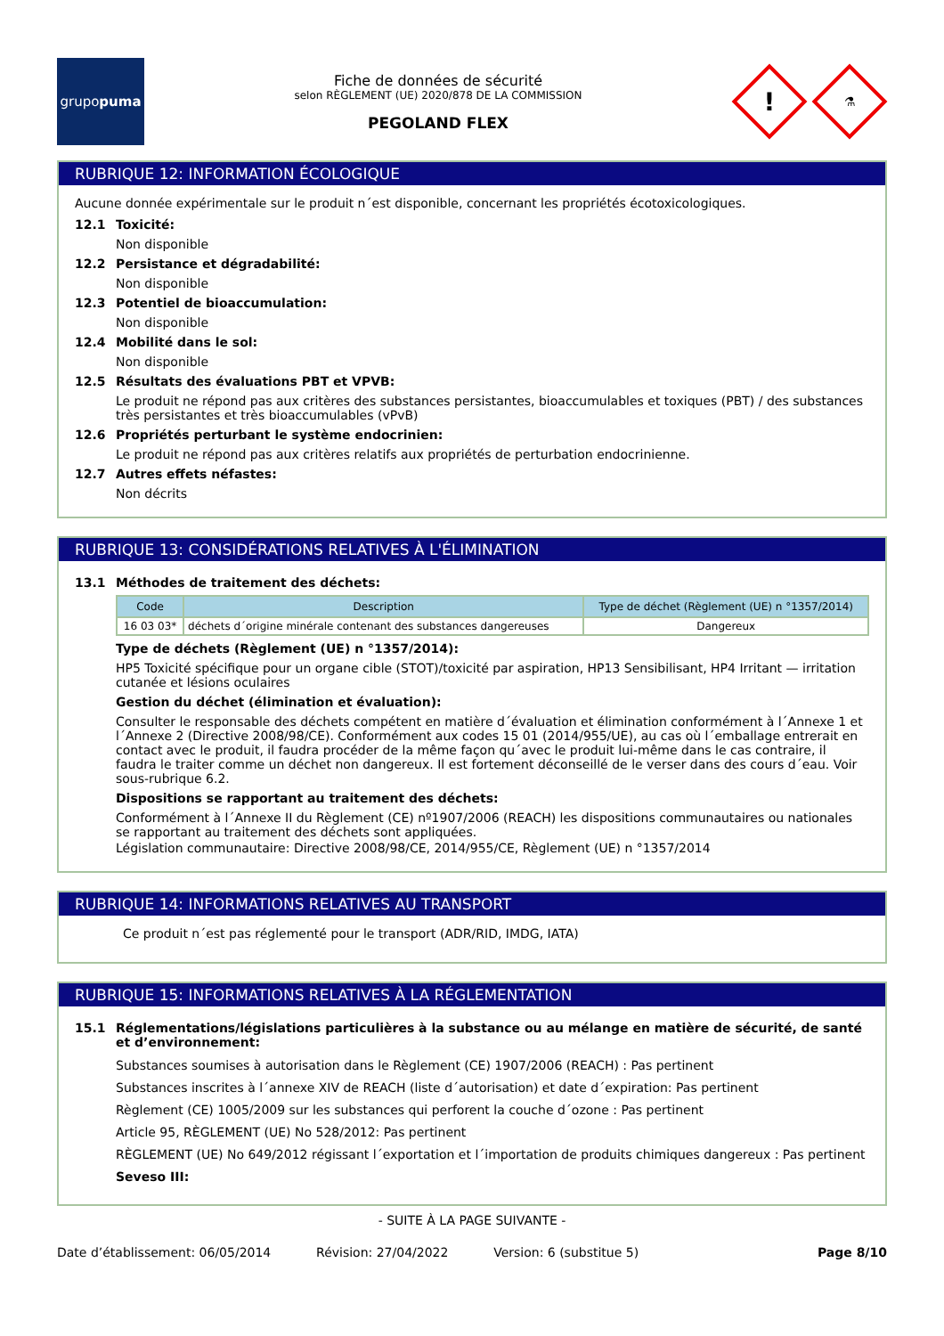grupo puma
Fiche de données de sécurité
selon RÈGLEMENT (UE) 2020/878 DE LA COMMISSION
PEGOLAND FLEX
!
⚗
RUBRIQUE 12: INFORMATION ÉCOLOGIQUE
Aucune donnée expérimentale sur le produit n´est disponible, concernant les propriétés écotoxicologiques.
12.1 Toxicité:
Non disponible
12.2 Persistance et dégradabilité:
Non disponible
12.3 Potentiel de bioaccumulation:
Non disponible
12.4 Mobilité dans le sol:
Non disponible
12.5 Résultats des évaluations PBT et VPVB:
Le produit ne répond pas aux critères des substances persistantes, bioaccumulables et toxiques (PBT) / des substances très persistantes et très bioaccumulables (vPvB)
12.6 Propriétés perturbant le système endocrinien:
Le produit ne répond pas aux critères relatifs aux propriétés de perturbation endocrinienne.
12.7 Autres effets néfastes:
Non décrits
RUBRIQUE 13: CONSIDÉRATIONS RELATIVES À L'ÉLIMINATION
13.1 Méthodes de traitement des déchets:
| Code | Description | Type de déchet (Règlement (UE) n °1357/2014) |
| --- | --- | --- |
| 16 03 03* | déchets d´origine minérale contenant des substances dangereuses | Dangereux |
Type de déchets (Règlement (UE) n °1357/2014):
HP5 Toxicité spécifique pour un organe cible (STOT)/toxicité par aspiration, HP13 Sensibilisant, HP4 Irritant — irritation cutanée et lésions oculaires
Gestion du déchet (élimination et évaluation):
Consulter le responsable des déchets compétent en matière d´évaluation et élimination conformément à l´Annexe 1 et l´Annexe 2 (Directive 2008/98/CE). Conformément aux codes 15 01 (2014/955/UE), au cas où l´emballage entrerait en contact avec le produit, il faudra procéder de la même façon qu´avec le produit lui-même dans le cas contraire, il faudra le traiter comme un déchet non dangereux. Il est fortement déconseillé de le verser dans des cours d´eau. Voir sous-rubrique 6.2.
Dispositions se rapportant au traitement des déchets:
Conformément à l´Annexe II du Règlement (CE) nº1907/2006 (REACH) les dispositions communautaires ou nationales se rapportant au traitement des déchets sont appliquées.
Législation communautaire: Directive 2008/98/CE, 2014/955/CE, Règlement (UE) n °1357/2014
RUBRIQUE 14: INFORMATIONS RELATIVES AU TRANSPORT
Ce produit n´est pas réglementé pour le transport (ADR/RID, IMDG, IATA)
RUBRIQUE 15: INFORMATIONS RELATIVES À LA RÉGLEMENTATION
15.1 Réglementations/législations particulières à la substance ou au mélange en matière de sécurité, de santé et d’environnement:
Substances soumises à autorisation dans le Règlement (CE) 1907/2006 (REACH) : Pas pertinent
Substances inscrites à l´annexe XIV de REACH (liste d´autorisation) et date d´expiration: Pas pertinent
Règlement (CE) 1005/2009 sur les substances qui perforent la couche d´ozone : Pas pertinent
Article 95, RÈGLEMENT (UE) No 528/2012: Pas pertinent
RÈGLEMENT (UE) No 649/2012 régissant l´exportation et l´importation de produits chimiques dangereux : Pas pertinent
Seveso III:
- SUITE À LA PAGE SUIVANTE -
Date d’établissement: 06/05/2014 Révision: 27/04/2022 Version: 6 (substitue 5) Page 8/10